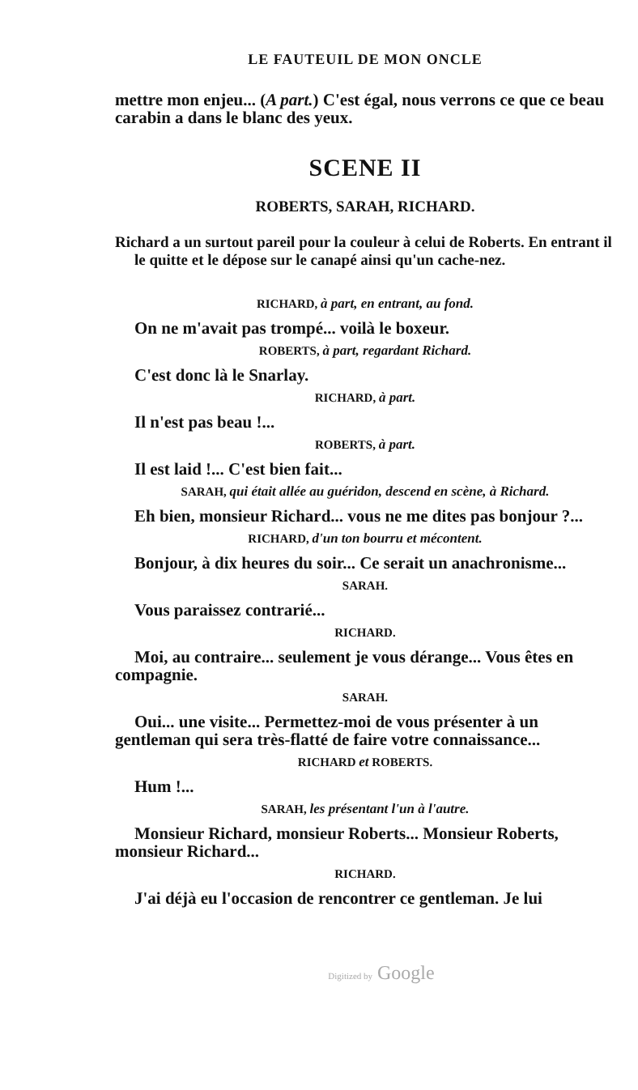LE FAUTEUIL DE MON ONCLE
mettre mon enjeu... (A part.) C'est égal, nous verrons ce que ce beau carabin a dans le blanc des yeux.
SCENE II
ROBERTS, SARAH, RICHARD.
Richard a un surtout pareil pour la couleur à celui de Roberts. En entrant il le quitte et le dépose sur le canapé ainsi qu'un cache-nez.
RICHARD, à part, en entrant, au fond.
On ne m'avait pas trompé... voilà le boxeur.
ROBERTS, à part, regardant Richard.
C'est donc là le Snarlay.
RICHARD, à part.
Il n'est pas beau !...
ROBERTS, à part.
Il est laid !... C'est bien fait...
SARAH, qui était allée au guéridon, descend en scène, à Richard.
Eh bien, monsieur Richard... vous ne me dites pas bonjour ?...
RICHARD, d'un ton bourru et mécontent.
Bonjour, à dix heures du soir... Ce serait un anachronisme...
SARAH.
Vous paraissez contrarié...
RICHARD.
Moi, au contraire... seulement je vous dérange... Vous êtes en compagnie.
SARAH.
Oui... une visite... Permettez-moi de vous présenter à un gentleman qui sera très-flatté de faire votre connaissance...
RICHARD et ROBERTS.
Hum !...
SARAH, les présentant l'un à l'autre.
Monsieur Richard, monsieur Roberts... Monsieur Roberts, monsieur Richard...
RICHARD.
J'ai déjà eu l'occasion de rencontrer ce gentleman. Je lui
Digitized by Google